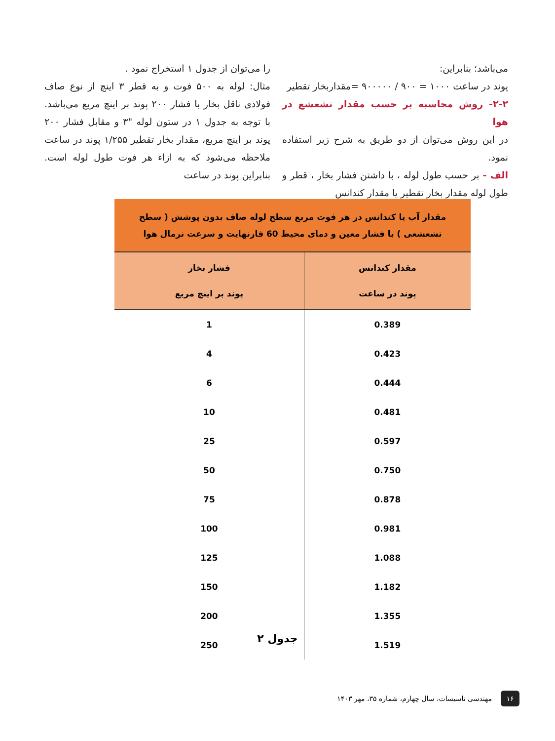می‌باشد؛ بنابراین:
پوند در ساعت ۱۰۰۰ = ۹۰۰ / ۹۰۰۰۰۰ =مقداربخار تقطیر
۲-۲- روش محاسبه بر حسب مقدار تشعشع در هوا
در این روش می‌توان از دو طریق به شرح زیر استفاده نمود.
الف - بر حسب طول لوله ، با داشتن فشار بخار ، قطر و طول لوله مقدار بخار تقطیر یا مقدار کندانس
را می‌توان از جدول ۱ استخراج نمود .
مثال: لوله به ۵۰۰ فوت و به قطر ۳ اینچ از نوع صاف فولادی ناقل بخار با فشار ۲۰۰ پوند بر اینچ مربع می‌باشد. با توجه به جدول ۱ در ستون لوله "۳ و مقابل فشار ۲۰۰ پوند بر اینچ مربع، مقدار بخار تقطیر ۱/۲۵۵ پوند در ساعت ملاحظه می‌شود که به ازاء هر فوت طول لوله است. بنابراین پوند در ساعت
| مقدار آب یا کندانس در هر فوت مربع سطح لوله صاف بدون پوشش ( سطح تشعشعی ) با فشار معین و دمای محیط 60 فارنهایت و سرعت نرمال هوا | |
| مقدار کندانس پوند در ساعت | فشار بخار پوند بر اینچ مربع |
| 0.389 | 1 |
| 0.423 | 4 |
| 0.444 | 6 |
| 0.481 | 10 |
| 0.597 | 25 |
| 0.750 | 50 |
| 0.878 | 75 |
| 0.981 | 100 |
| 1.088 | 125 |
| 1.182 | 150 |
| 1.355 | 200 |
| 1.519 | 250 |
جدول ۲
۱۶ مهندسی تاسیسات، سال چهارم، شماره ۳۵، مهر ۱۴۰۳